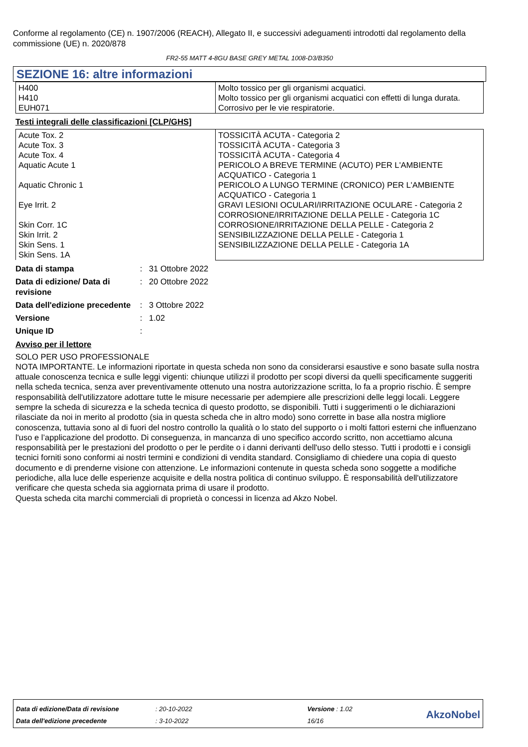Conforme al regolamento (CE) n. 1907/2006 (REACH), Allegato II, e successivi adeguamenti introdotti dal regolamento della commissione (UE) n. 2020/878
FR2-55 MATT 4-8GU BASE GREY METAL 1008-D3/B350
SEZIONE 16: altre informazioni
| H400 H410 EUH071 | Molto tossico per gli organismi acquatici. Molto tossico per gli organismi acquatici con effetti di lunga durata. Corrosivo per le vie respiratorie. |
Testi integrali delle classificazioni [CLP/GHS]
| Acute Tox. 2 Acute Tox. 3 Acute Tox. 4 Aquatic Acute 1 Aquatic Chronic 1 Eye Irrit. 2 Skin Corr. 1C Skin Irrit. 2 Skin Sens. 1 Skin Sens. 1A | TOSSICITÀ ACUTA - Categoria 2 TOSSICITÀ ACUTA - Categoria 3 TOSSICITÀ ACUTA - Categoria 4 PERICOLO A BREVE TERMINE (ACUTO) PER L'AMBIENTE ACQUATICO - Categoria 1 PERICOLO A LUNGO TERMINE (CRONICO) PER L'AMBIENTE ACQUATICO - Categoria 1 GRAVI LESIONI OCULARI/IRRITAZIONE OCULARE - Categoria 2 CORROSIONE/IRRITAZIONE DELLA PELLE - Categoria 1C CORROSIONE/IRRITAZIONE DELLA PELLE - Categoria 2 SENSIBILIZZAZIONE DELLA PELLE - Categoria 1 SENSIBILIZZAZIONE DELLA PELLE - Categoria 1A |
Data di stampa: 31 Ottobre 2022
Data di edizione/ Data di revisione: 20 Ottobre 2022
Data dell'edizione precedente: 3 Ottobre 2022
Versione: 1.02
Unique ID:
Avviso per il lettore
SOLO PER USO PROFESSIONALE
NOTA IMPORTANTE. Le informazioni riportate in questa scheda non sono da considerarsi esaustive e sono basate sulla nostra attuale conoscenza tecnica e sulle leggi vigenti: chiunque utilizzi il prodotto per scopi diversi da quelli specificamente suggeriti nella scheda tecnica, senza aver preventivamente ottenuto una nostra autorizzazione scritta, lo fa a proprio rischio. È sempre responsabilità dell'utilizzatore adottare tutte le misure necessarie per adempiere alle prescrizioni delle leggi locali. Leggere sempre la scheda di sicurezza e la scheda tecnica di questo prodotto, se disponibili. Tutti i suggerimenti o le dichiarazioni rilasciate da noi in merito al prodotto (sia in questa scheda che in altro modo) sono corrette in base alla nostra migliore conoscenza, tuttavia sono al di fuori del nostro controllo la qualità o lo stato del supporto o i molti fattori esterni che influenzano l'uso e l’applicazione del prodotto. Di conseguenza, in mancanza di uno specifico accordo scritto, non accettiamo alcuna responsabilità per le prestazioni del prodotto o per le perdite o i danni derivanti dell'uso dello stesso. Tutti i prodotti e i consigli tecnici forniti sono conformi ai nostri termini e condizioni di vendita standard. Consigliamo di chiedere una copia di questo documento e di prenderne visione con attenzione. Le informazioni contenute in questa scheda sono soggette a modifiche periodiche, alla luce delle esperienze acquisite e della nostra politica di continuo sviluppo. È responsabilità dell'utilizzatore verificare che questa scheda sia aggiornata prima di usare il prodotto.
Questa scheda cita marchi commerciali di proprietà o concessi in licenza ad Akzo Nobel.
| Data di edizione/Data di revisione | : 20-10-2022 | Versione : 1.02 | AkzoNobel |
| Data dell'edizione precedente | : 3-10-2022 | 16/16 | |